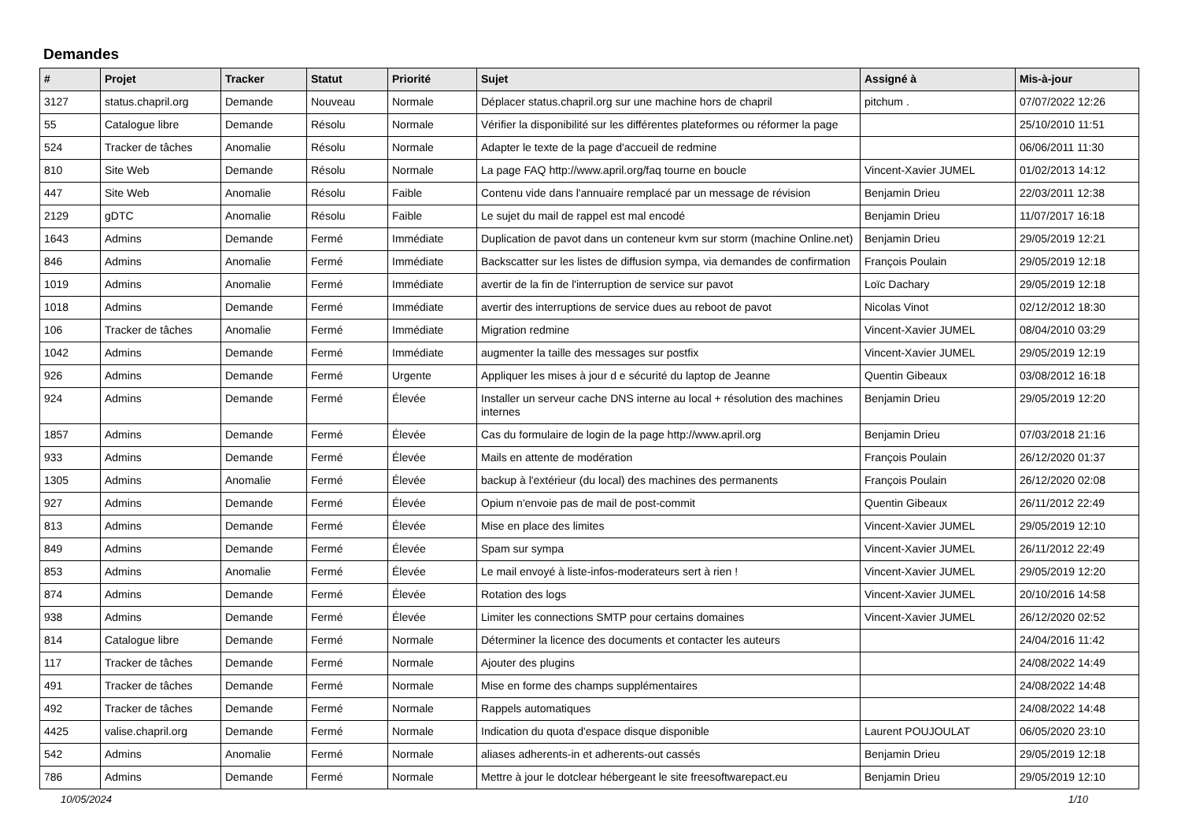Demandes
| # | Projet | Tracker | Statut | Priorité | Sujet | Assigné à | Mis-à-jour |
| --- | --- | --- | --- | --- | --- | --- | --- |
| 3127 | status.chapril.org | Demande | Nouveau | Normale | Déplacer status.chapril.org sur une machine hors de chapril | pitchum . | 07/07/2022 12:26 |
| 55 | Catalogue libre | Demande | Résolu | Normale | Vérifier la disponibilité sur les différentes plateformes ou réformer la page | | 25/10/2010 11:51 |
| 524 | Tracker de tâches | Anomalie | Résolu | Normale | Adapter le texte de la page d'accueil de redmine | | 06/06/2011 11:30 |
| 810 | Site Web | Demande | Résolu | Normale | La page FAQ http://www.april.org/faq tourne en boucle | Vincent-Xavier JUMEL | 01/02/2013 14:12 |
| 447 | Site Web | Anomalie | Résolu | Faible | Contenu vide dans l'annuaire remplacé par un message de révision | Benjamin Drieu | 22/03/2011 12:38 |
| 2129 | gDTC | Anomalie | Résolu | Faible | Le sujet du mail de rappel est mal encodé | Benjamin Drieu | 11/07/2017 16:18 |
| 1643 | Admins | Demande | Fermé | Immédiate | Duplication de pavot dans un conteneur kvm sur storm (machine Online.net) | Benjamin Drieu | 29/05/2019 12:21 |
| 846 | Admins | Anomalie | Fermé | Immédiate | Backscatter sur les listes de diffusion sympa, via demandes de confirmation | François Poulain | 29/05/2019 12:18 |
| 1019 | Admins | Anomalie | Fermé | Immédiate | avertir de la fin de l'interruption de service sur pavot | Loïc Dachary | 29/05/2019 12:18 |
| 1018 | Admins | Demande | Fermé | Immédiate | avertir des interruptions de service dues au reboot de pavot | Nicolas Vinot | 02/12/2012 18:30 |
| 106 | Tracker de tâches | Anomalie | Fermé | Immédiate | Migration redmine | Vincent-Xavier JUMEL | 08/04/2010 03:29 |
| 1042 | Admins | Demande | Fermé | Immédiate | augmenter la taille des messages sur postfix | Vincent-Xavier JUMEL | 29/05/2019 12:19 |
| 926 | Admins | Demande | Fermé | Urgente | Appliquer les mises à jour d e sécurité du laptop de Jeanne | Quentin Gibeaux | 03/08/2012 16:18 |
| 924 | Admins | Demande | Fermé | Élevée | Installer un serveur cache DNS interne au local + résolution des machines internes | Benjamin Drieu | 29/05/2019 12:20 |
| 1857 | Admins | Demande | Fermé | Élevée | Cas du formulaire de login de la page http://www.april.org | Benjamin Drieu | 07/03/2018 21:16 |
| 933 | Admins | Demande | Fermé | Élevée | Mails en attente de modération | François Poulain | 26/12/2020 01:37 |
| 1305 | Admins | Anomalie | Fermé | Élevée | backup à l'extérieur (du local) des machines des permanents | François Poulain | 26/12/2020 02:08 |
| 927 | Admins | Demande | Fermé | Élevée | Opium n'envoie pas de mail de post-commit | Quentin Gibeaux | 26/11/2012 22:49 |
| 813 | Admins | Demande | Fermé | Élevée | Mise en place des limites | Vincent-Xavier JUMEL | 29/05/2019 12:10 |
| 849 | Admins | Demande | Fermé | Élevée | Spam sur sympa | Vincent-Xavier JUMEL | 26/11/2012 22:49 |
| 853 | Admins | Anomalie | Fermé | Élevée | Le mail envoyé à liste-infos-moderateurs sert à rien ! | Vincent-Xavier JUMEL | 29/05/2019 12:20 |
| 874 | Admins | Demande | Fermé | Élevée | Rotation des logs | Vincent-Xavier JUMEL | 20/10/2016 14:58 |
| 938 | Admins | Demande | Fermé | Élevée | Limiter les connections SMTP pour certains domaines | Vincent-Xavier JUMEL | 26/12/2020 02:52 |
| 814 | Catalogue libre | Demande | Fermé | Normale | Déterminer la licence des documents et contacter les auteurs | | 24/04/2016 11:42 |
| 117 | Tracker de tâches | Demande | Fermé | Normale | Ajouter des plugins | | 24/08/2022 14:49 |
| 491 | Tracker de tâches | Demande | Fermé | Normale | Mise en forme des champs supplémentaires | | 24/08/2022 14:48 |
| 492 | Tracker de tâches | Demande | Fermé | Normale | Rappels automatiques | | 24/08/2022 14:48 |
| 4425 | valise.chapril.org | Demande | Fermé | Normale | Indication du quota d'espace disque disponible | Laurent POUJOULAT | 06/05/2020 23:10 |
| 542 | Admins | Anomalie | Fermé | Normale | aliases adherents-in et adherents-out cassés | Benjamin Drieu | 29/05/2019 12:18 |
| 786 | Admins | Demande | Fermé | Normale | Mettre à jour le dotclear hébergeant le site freesoftwarepact.eu | Benjamin Drieu | 29/05/2019 12:10 |
10/05/2024 1/10